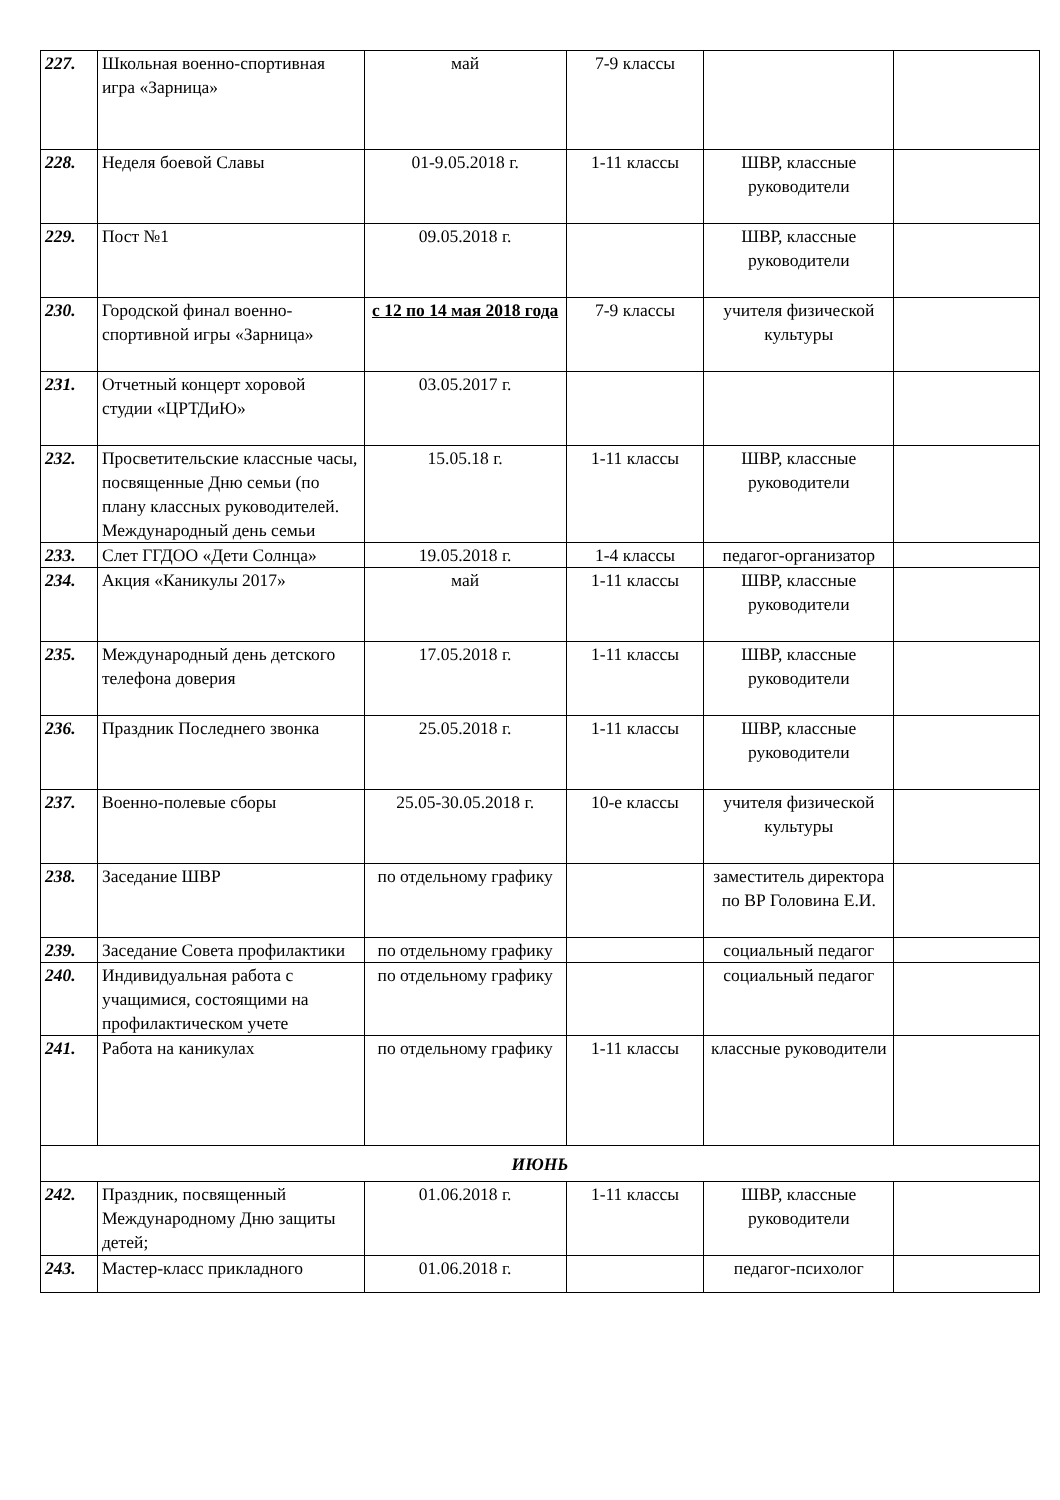| 227. | Школьная военно-спортивная игра «Зарница» | май | 7-9 классы | | |
| 228. | Неделя боевой Славы | 01-9.05.2018 г. | 1-11 классы | ШВР, классные руководители | |
| 229. | Пост №1 | 09.05.2018 г. | | ШВР, классные руководители | |
| 230. | Городской финал военно-спортивной игры «Зарница» | с 12 по 14 мая 2018 года | 7-9 классы | учителя физической культуры | |
| 231. | Отчетный концерт хоровой студии «ЦРТДиЮ» | 03.05.2017 г. | | | |
| 232. | Просветительские классные часы, посвященные Дню семьи (по плану классных руководителей. Международный день семьи | 15.05.18 г. | 1-11 классы | ШВР, классные руководители | |
| 233. | Слет ГГДОО «Дети Солнца» | 19.05.2018 г. | 1-4 классы | педагог-организатор | |
| 234. | Акция «Каникулы 2017» | май | 1-11 классы | ШВР, классные руководители | |
| 235. | Международный день детского телефона доверия | 17.05.2018 г. | 1-11 классы | ШВР, классные руководители | |
| 236. | Праздник Последнего звонка | 25.05.2018 г. | 1-11 классы | ШВР, классные руководители | |
| 237. | Военно-полевые сборы | 25.05-30.05.2018 г. | 10-е классы | учителя физической культуры | |
| 238. | Заседание ШВР | по отдельному графику | | заместитель директора по ВР Головина Е.И. | |
| 239. | Заседание Совета профилактики | по отдельному графику | | социальный педагог | |
| 240. | Индивидуальная работа с учащимися, состоящими на профилактическом учете | по отдельному графику | | социальный педагог | |
| 241. | Работа на каникулах | по отдельному графику | 1-11 классы | классные руководители | |
| ИЮНЬ | | | | | |
| 242. | Праздник, посвященный Международному Дню защиты детей; | 01.06.2018 г. | 1-11 классы | ШВР, классные руководители | |
| 243. | Мастер-класс прикладного | 01.06.2018 г. | | педагог-психолог | |